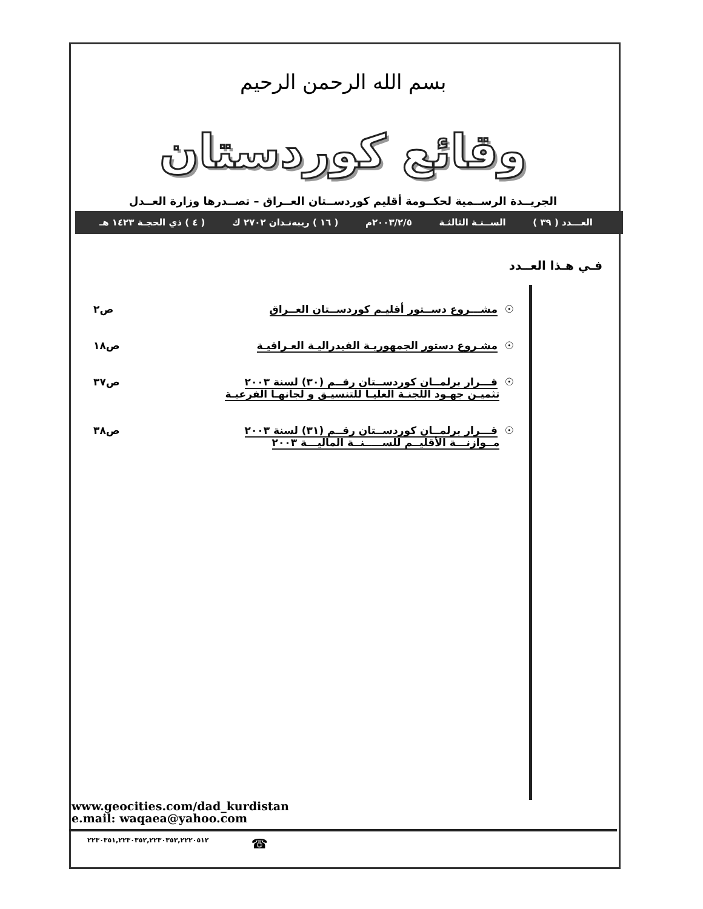بسم الله الرحمن الرحيم
وقائع كوردستان
الجريــدة الرســمية لحكــومة أقليم كوردســتان العــراق – تصــدرها وزارة العــدل
العـــدد ( ٣٩ ) الســنـة الثالثـة ٢٠٠٣/٢/٥م ( ١٦ ) ريبه‌نـدان ٢٧٠٢ ك ( ٤ ) ذي الحجـة ١٤٢٣ هـ
فـي هـذا العــدد
☉ مشـــروع دســتور أقليـم كوردســتان العــراق
ص٢
☉ مشـروع دستور الجمهوريـة الفيدراليـة العـراقيـة
ص١٨
☉ قـــرار برلمــان كوردســتان رقــم (٣٠) لسنة ٢٠٠٣
تثميـن جهـود اللجنـة العليـا للتنسيـق و لجانهـا الفرعيـة
ص٣٧
☉ قـــرار برلمــان كوردســتان رقــم (٣١) لسنة ٢٠٠٣
مــوازنـــة الأقليــم للســـــنــة الماليـــة ٢٠٠٣
ص٣٨
www.geocities.com/dad_kurdistan
e.mail: waqaea@yahoo.com
٢٢٣٠٣٥١,٢٢٣٠٣٥٢,٢٢٣٠٣٥٣,٢٢٢٠٥١٢ ☎